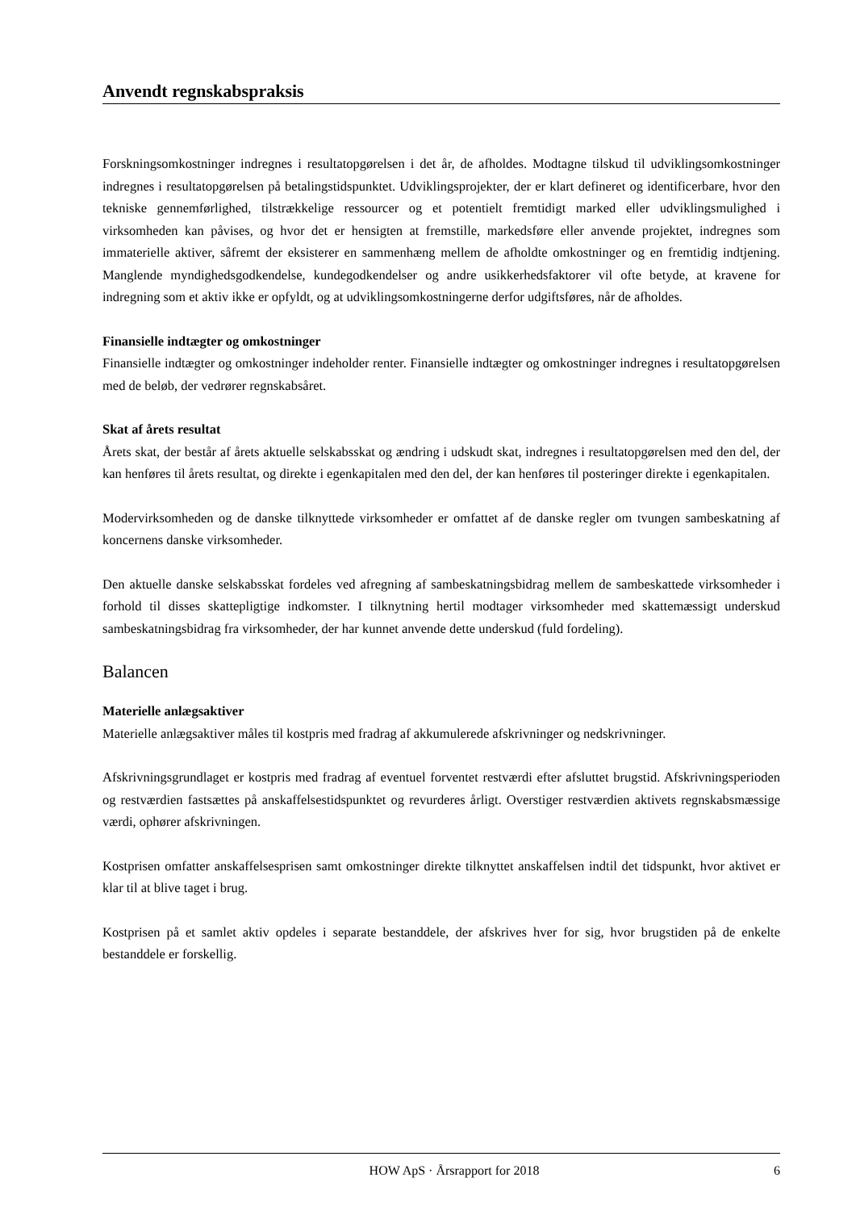Anvendt regnskabspraksis
Forskningsomkostninger indregnes i resultatopgørelsen i det år, de afholdes. Modtagne tilskud til udviklingsomkostninger indregnes i resultatopgørelsen på betalingstidspunktet. Udviklingsprojekter, der er klart defineret og identificerbare, hvor den tekniske gennemførlighed, tilstrækkelige ressourcer og et potentielt fremtidigt marked eller udviklingsmulighed i virksomheden kan påvises, og hvor det er hensigten at fremstille, markedsføre eller anvende projektet, indregnes som immaterielle aktiver, såfremt der eksisterer en sammenhæng mellem de afholdte omkostninger og en fremtidig indtjening. Manglende myndighedsgodkendelse, kundegodkendelser og andre usikkerhedsfaktorer vil ofte betyde, at kravene for indregning som et aktiv ikke er opfyldt, og at udviklingsomkostningerne derfor udgiftsføres, når de afholdes.
Finansielle indtægter og omkostninger
Finansielle indtægter og omkostninger indeholder renter. Finansielle indtægter og omkostninger indregnes i resultatopgørelsen med de beløb, der vedrører regnskabsåret.
Skat af årets resultat
Årets skat, der består af årets aktuelle selskabsskat og ændring i udskudt skat, indregnes i resultatopgørelsen med den del, der kan henføres til årets resultat, og direkte i egenkapitalen med den del, der kan henføres til posteringer direkte i egenkapitalen.
Modervirksomheden og de danske tilknyttede virksomheder er omfattet af de danske regler om tvungen sambeskatning af koncernens danske virksomheder.
Den aktuelle danske selskabsskat fordeles ved afregning af sambeskatningsbidrag mellem de sambeskattede virksomheder i forhold til disses skattepligtige indkomster. I tilknytning hertil modtager virksomheder med skattemæssigt underskud sambeskatningsbidrag fra virksomheder, der har kunnet anvende dette underskud (fuld fordeling).
Balancen
Materielle anlægsaktiver
Materielle anlægsaktiver måles til kostpris med fradrag af akkumulerede afskrivninger og nedskrivninger.
Afskrivningsgrundlaget er kostpris med fradrag af eventuel forventet restværdi efter afsluttet brugstid. Afskrivningsperioden og restværdien fastsættes på anskaffelsestidspunktet og revurderes årligt. Overstiger restværdien aktivets regnskabsmæssige værdi, ophører afskrivningen.
Kostprisen omfatter anskaffelsesprisen samt omkostninger direkte tilknyttet anskaffelsen indtil det tidspunkt, hvor aktivet er klar til at blive taget i brug.
Kostprisen på et samlet aktiv opdeles i separate bestanddele, der afskrives hver for sig, hvor brugstiden på de enkelte bestanddele er forskellig.
HOW ApS · Årsrapport for 2018 6